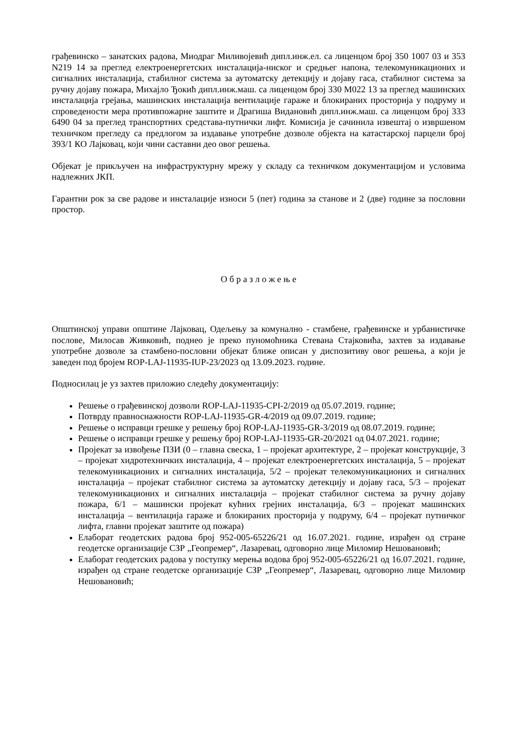грађевинско – занатских радова, Миодраг Миливојевић дипл.инж.ел. са лиценцом број 350 1007 03 и 353 N219 14 за преглед електроенергетских инсталација-ниског и средњег напона, телекомуникационих и сигналних инсталација, стабилног система за аутоматску детекцију и дојаву гаса, стабилног система за ручну дојаву пожара, Михајло Ђокић дипл.инж.маш. са лиценцом број 330 М022 13 за преглед машинских инсталација грејања, машинских инсталација вентилације гараже и блокираних просторија у подруму и спроведености мера противпожарне заштите и Драгиша Видановић дипл.инж.маш. са лиценцом број 333 6490 04 за преглед транспортних средстава-путнички лифт. Комисија је сачинила извештај о извршеном техничком прегледу са предлогом за издавање употребне дозволе објекта на катастарској парцели број 393/1 КО Лајковац, који чини саставни део овог решења.
Објекат је прикључен на инфраструктурну мрежу у складу са техничком документацијом и условима надлежних ЈКП.
Гарантни рок за све радове и инсталације износи 5 (пет) година за станове и 2 (две) године за пословни простор.
О б р а з л о ж е њ е
Општинској управи општине Лајковац, Одељењу за комунално - стамбене, грађевинске и урбанистичке послове, Милосав Живковић, поднео је преко пуномоћника Стевана Стајковића, захтев за издавање употребне дозволе за стамбено-пословни објекат ближе описан у диспозитиву овог решења, а који је заведен под бројем ROP-LAJ-11935-IUP-23/2023 од 13.09.2023. године.
Подносилац је уз захтев приложио следећу документацију:
Решење о грађевинској дозволи ROP-LAJ-11935-CPI-2/2019 од 05.07.2019. године;
Потврду правноснажности ROP-LAJ-11935-GR-4/2019 од 09.07.2019. године;
Решење о исправци грешке у решењу број ROP-LAJ-11935-GR-3/2019 од 08.07.2019. године;
Решење о исправци грешке у решењу број ROP-LAJ-11935-GR-20/2021 од 04.07.2021. године;
Пројекат за извођење ПЗИ (0 – главна свеска, 1 – пројекат архитектуре, 2 – пројекат конструкције, 3 – пројекат хидротехничких инсталација, 4 – пројекат електроенергетских инсталација, 5 – пројекат телекомуникационих и сигналних инсталација, 5/2 – пројекат телекомуникационих и сигналних инсталација – пројекат стабилног система за аутоматску детекцију и дојаву гаса, 5/3 – пројекат телекомуникационих и сигналних инсталација – пројекат стабилног система за ручну дојаву пожара, 6/1 – машински пројекат кућних грејних инсталација, 6/3 – пројекат машинских инсталација – вентилација гараже и блокираних просторија у подруму, 6/4 – пројекат путничког лифта, главни пројекат заштите од пожара)
Елаборат геодетских радова број 952-005-65226/21 од 16.07.2021. године, израђен од стране геодетске организације СЗР „Геопремер“, Лазаревац, одговорно лице Миломир Нешовановић;
Елаборат геодетских радова у поступку мерења водова број 952-005-65226/21 од 16.07.2021. године, израђен од стране геодетске организације СЗР „Геопремер“, Лазаревац, одговорно лице Миломир Нешовановић;